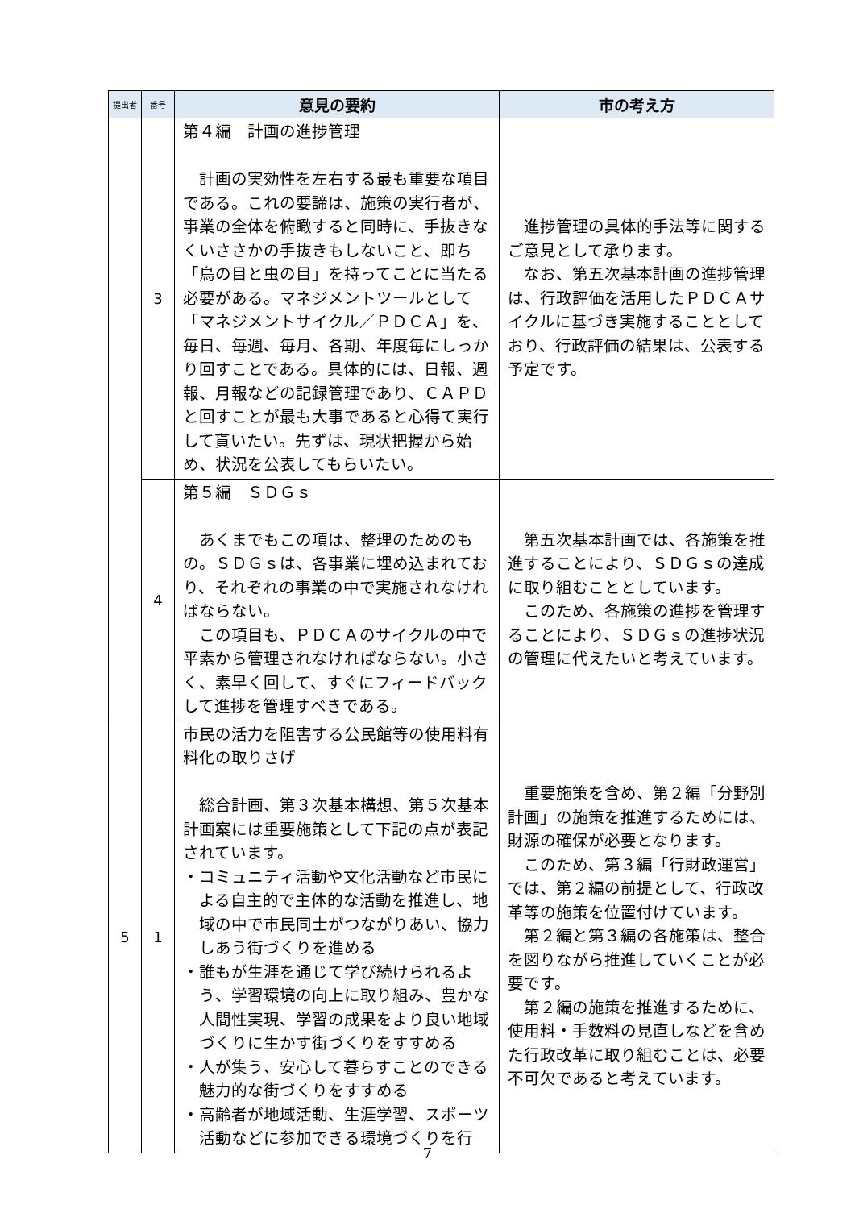| 提出者 | 番号 | 意見の要約 | 市の考え方 |
| --- | --- | --- | --- |
| | 3 | 第４編 計画の進捗管理 計画の実効性を左右する最も重要な項目である。これの要諦は、施策の実行者が、事業の全体を俯瞰すると同時に、手抜きなくいささかの手抜きもしないこと、即ち「鳥の目と虫の目」を持ってことに当たる必要がある。マネジメントツールとして「マネジメントサイクル／ＰＤＣＡ」を、毎日、毎週、毎月、各期、年度毎にしっかり回すことである。具体的には、日報、週報、月報などの記録管理であり、ＣＡＰＤと回すことが最も大事であると心得て実行して貰いたい。先ずは、現状把握から始め、状況を公表してもらいたい。 | 進捗管理の具体的手法等に関するご意見として承ります。 なお、第五次基本計画の進捗管理は、行政評価を活用したＰＤＣＡサイクルに基づき実施することとしており、行政評価の結果は、公表する予定です。 |
| | 4 | 第５編 ＳＤＧｓ あくまでもこの項は、整理のためのもの。ＳＤＧｓは、各事業に埋め込まれており、それぞれの事業の中で実施されなければならない。 この項目も、ＰＤＣＡのサイクルの中で平素から管理されなければならない。小さく、素早く回して、すぐにフィードバックして進捗を管理すべきである。 | 第五次基本計画では、各施策を推進することにより、ＳＤＧｓの達成に取り組むこととしています。 このため、各施策の進捗を管理することにより、ＳＤＧｓの進捗状況の管理に代えたいと考えています。 |
| 5 | 1 | 市民の活力を阻害する公民館等の使用料有料化の取りさげ 総合計画、第３次基本構想、第５次基本計画案には重要施策として下記の点が表記されています。 ・コミュニティ活動や文化活動など市民による自主的で主体的な活動を推進し、地域の中で市民同士がつながりあい、協力しあう街づくりを進める ・誰もが生涯を通じて学び続けられるよう、学習環境の向上に取り組み、豊かな人間性実現、学習の成果をより良い地域づくりに生かす街づくりをすすめる ・人が集う、安心して暮らすことのできる魅力的な街づくりをすすめる ・高齢者が地域活動、生涯学習、スポーツ活動などに参加できる環境づくりを行 | 重要施策を含め、第２編「分野別計画」の施策を推進するためには、財源の確保が必要となります。 このため、第３編「行財政運営」では、第２編の前提として、行政改革等の施策を位置付けています。 第２編と第３編の各施策は、整合を図りながら推進していくことが必要です。 第２編の施策を推進するために、使用料・手数料の見直しなどを含めた行政改革に取り組むことは、必要不可欠であると考えています。 |
7